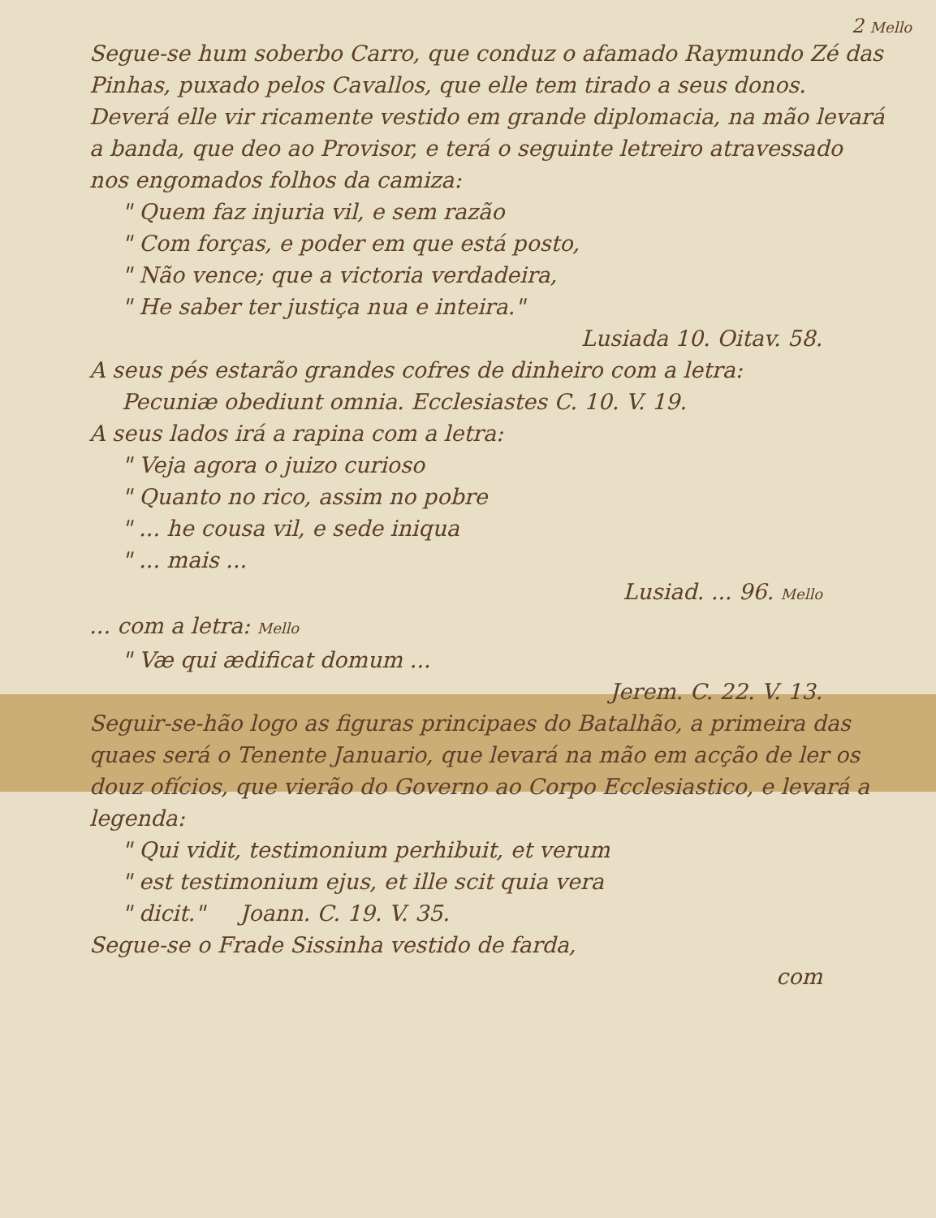2 Mello
Segue-se hum soberbo Carro, que conduz o afamado Raymundo Zé das Pinhas, puxado pelos Cavallos, que elle tem tirado a seus donos. Deverá elle vir ricamente vestido em grande diplomacia, na mão levará a banda, que deo ao Provisor, e terá o seguinte letreiro atravessado nos engomados folhos da camiza:
" Quem faz injuria vil, e sem razão
" Com forças, e poder em que está posto,
" Não vence; que a victoria verdadeira,
" He saber ter justiça nua e inteira."
Lusiada 10. Oitav. 58.
A seus pés estarão grandes cofres de dinheiro com a letra:
Pecuniæ obediunt omnia. Ecclesiastes C. 10. V. 19.
A seus lados irá a rapina com a letra:
" Veja agora o juizo curioso
" Quanto no rico, assim no pobre
" ... he cousa vil, e sede iniqua
" ... mais ...
Lusiad. ... 96. Mello
... com a letra: Mello
" Væ qui ædificat domum ...
Jerem. C. 22. V. 13.
Seguir-se-hão logo as figuras principaes do Batalhão, a primeira das quaes será o Tenente Januario, que levará na mão em acção de ler os douz ofícios, que vierão do Governo ao Corpo Ecclesiastico, e levará a legenda:
" Qui vidit, testimonium perhibuit, et verum
" est testimonium ejus, et ille scit quia vera
" dicit." Joann. C. 19. V. 35.
Segue-se o Frade Sissinha vestido de farda,
com